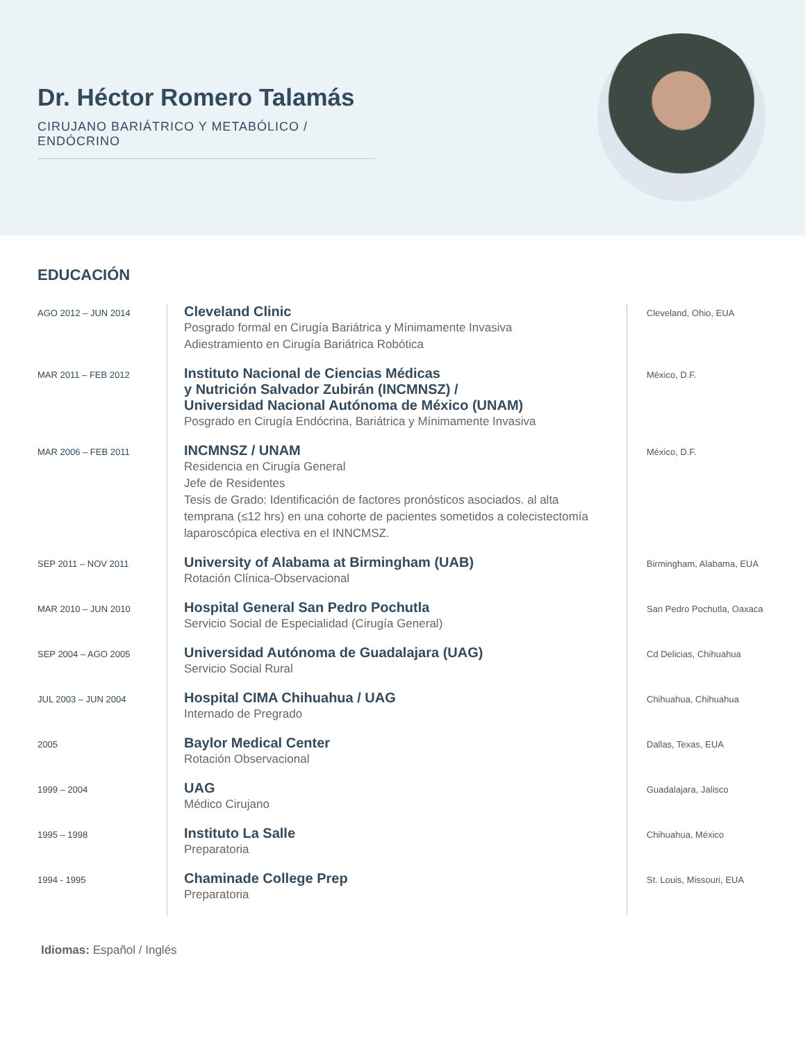Dr. Héctor Romero Talamás
CIRUJANO BARIÁTRICO Y METABÓLICO / ENDÓCRINO
EDUCACIÓN
AGO 2012 – JUN 2014
Cleveland Clinic
Posgrado formal en Cirugía Bariátrica y Mínimamente Invasiva
Adiestramiento en Cirugía Bariátrica Robótica
Cleveland, Ohio, EUA
MAR 2011 – FEB 2012
Instituto Nacional de Ciencias Médicas
y Nutrición Salvador Zubirán (INCMNSZ) /
Universidad Nacional Autónoma de México (UNAM)
Posgrado en Cirugía Endócrina, Bariátrica y Mínimamente Invasiva
México, D.F.
MAR 2006 – FEB 2011
INCMNSZ / UNAM
Residencia en Cirugía General
Jefe de Residentes
Tesis de Grado: Identificación de factores pronósticos asociados. al alta temprana (≤12 hrs) en una cohorte de pacientes sometidos a colecistectomía laparoscópica electiva en el INNCMSZ.
México, D.F.
SEP 2011 – NOV 2011
University of Alabama at Birmingham (UAB)
Rotación Clínica-Observacional
Birmingham, Alabama, EUA
MAR 2010 – JUN 2010
Hospital General San Pedro Pochutla
Servicio Social de Especialidad (Cirugía General)
San Pedro Pochutla, Oaxaca
SEP 2004 – AGO 2005
Universidad Autónoma de Guadalajara (UAG)
Servicio Social Rural
Cd Delicias, Chihuahua
JUL 2003 – JUN 2004
Hospital CIMA Chihuahua / UAG
Internado de Pregrado
Chihuahua, Chihuahua
2005
Baylor Medical Center
Rotación Observacional
Dallas, Texas, EUA
1999 – 2004
UAG
Médico Cirujano
Guadalajara, Jalisco
1995 – 1998
Instituto La Salle
Preparatoria
Chihuahua, México
1994 - 1995
Chaminade College Prep
Preparatoria
St. Louis, Missouri, EUA
Idiomas: Español / Inglés